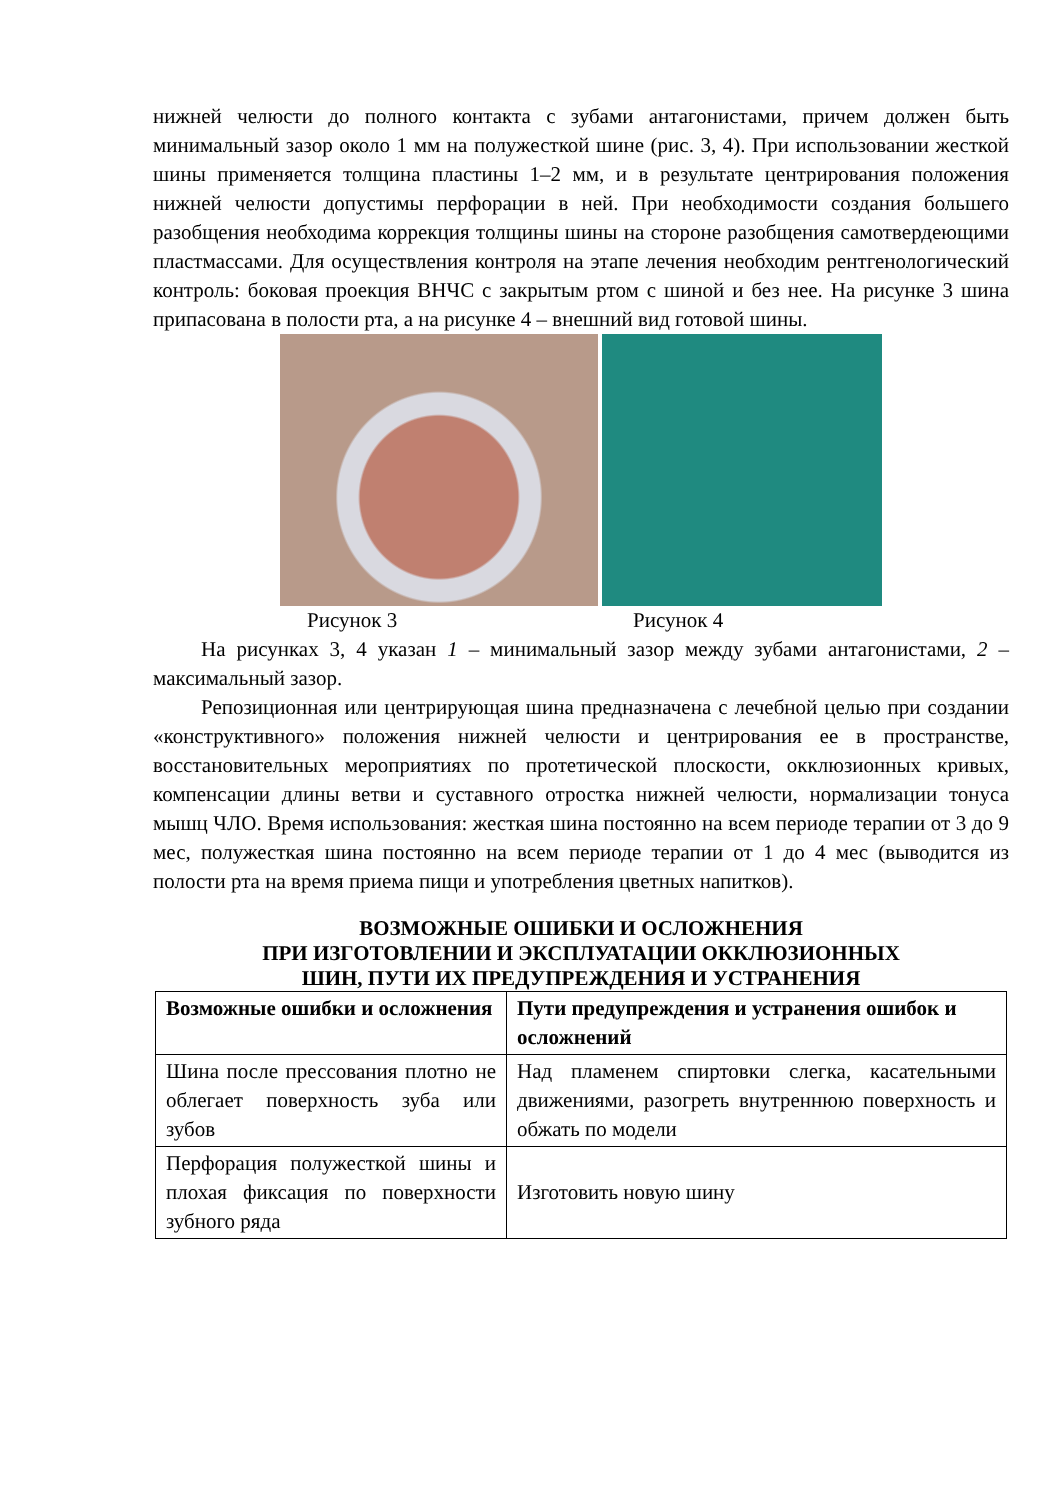нижней челюсти до полного контакта с зубами антагонистами, причем должен быть минимальный зазор около 1 мм на полужесткой шине (рис. 3, 4). При использовании жесткой шины применяется толщина пластины 1–2 мм, и в результате центрирования положения нижней челюсти допустимы перфорации в ней. При необходимости создания большего разобщения необходима коррекция толщины шины на стороне разобщения самотвердеющими пластмассами. Для осуществления контроля на этапе лечения необходим рентгенологический контроль: боковая проекция ВНЧС с закрытым ртом с шиной и без нее. На рисунке 3 шина припасована в полости рта, а на рисунке 4 – внешний вид готовой шины.
Рисунок 3 Рисунок 4
На рисунках 3, 4 указан 1 – минимальный зазор между зубами антагонистами, 2 – максимальный зазор.
Репозиционная или центрирующая шина предназначена с лечебной целью при создании «конструктивного» положения нижней челюсти и центрирования ее в пространстве, восстановительных мероприятиях по протетической плоскости, окклюзионных кривых, компенсации длины ветви и суставного отростка нижней челюсти, нормализации тонуса мышц ЧЛО. Время использования: жесткая шина постоянно на всем периоде терапии от 3 до 9 мес, полужесткая шина постоянно на всем периоде терапии от 1 до 4 мес (выводится из полости рта на время приема пищи и употребления цветных напитков).
ВОЗМОЖНЫЕ ОШИБКИ И ОСЛОЖНЕНИЯ
ПРИ ИЗГОТОВЛЕНИИ И ЭКСПЛУАТАЦИИ ОККЛЮЗИОННЫХ
ШИН, ПУТИ ИХ ПРЕДУПРЕЖДЕНИЯ И УСТРАНЕНИЯ
| Возможные ошибки и осложнения | Пути предупреждения и устранения ошибок и осложнений |
| --- | --- |
| Шина после прессования плотно не облегает поверхность зуба или зубов | Над пламенем спиртовки слегка, касательными движениями, разогреть внутреннюю поверхность и обжать по модели |
| Перфорация полужесткой шины и плохая фиксация по поверхности зубного ряда | Изготовить новую шину |